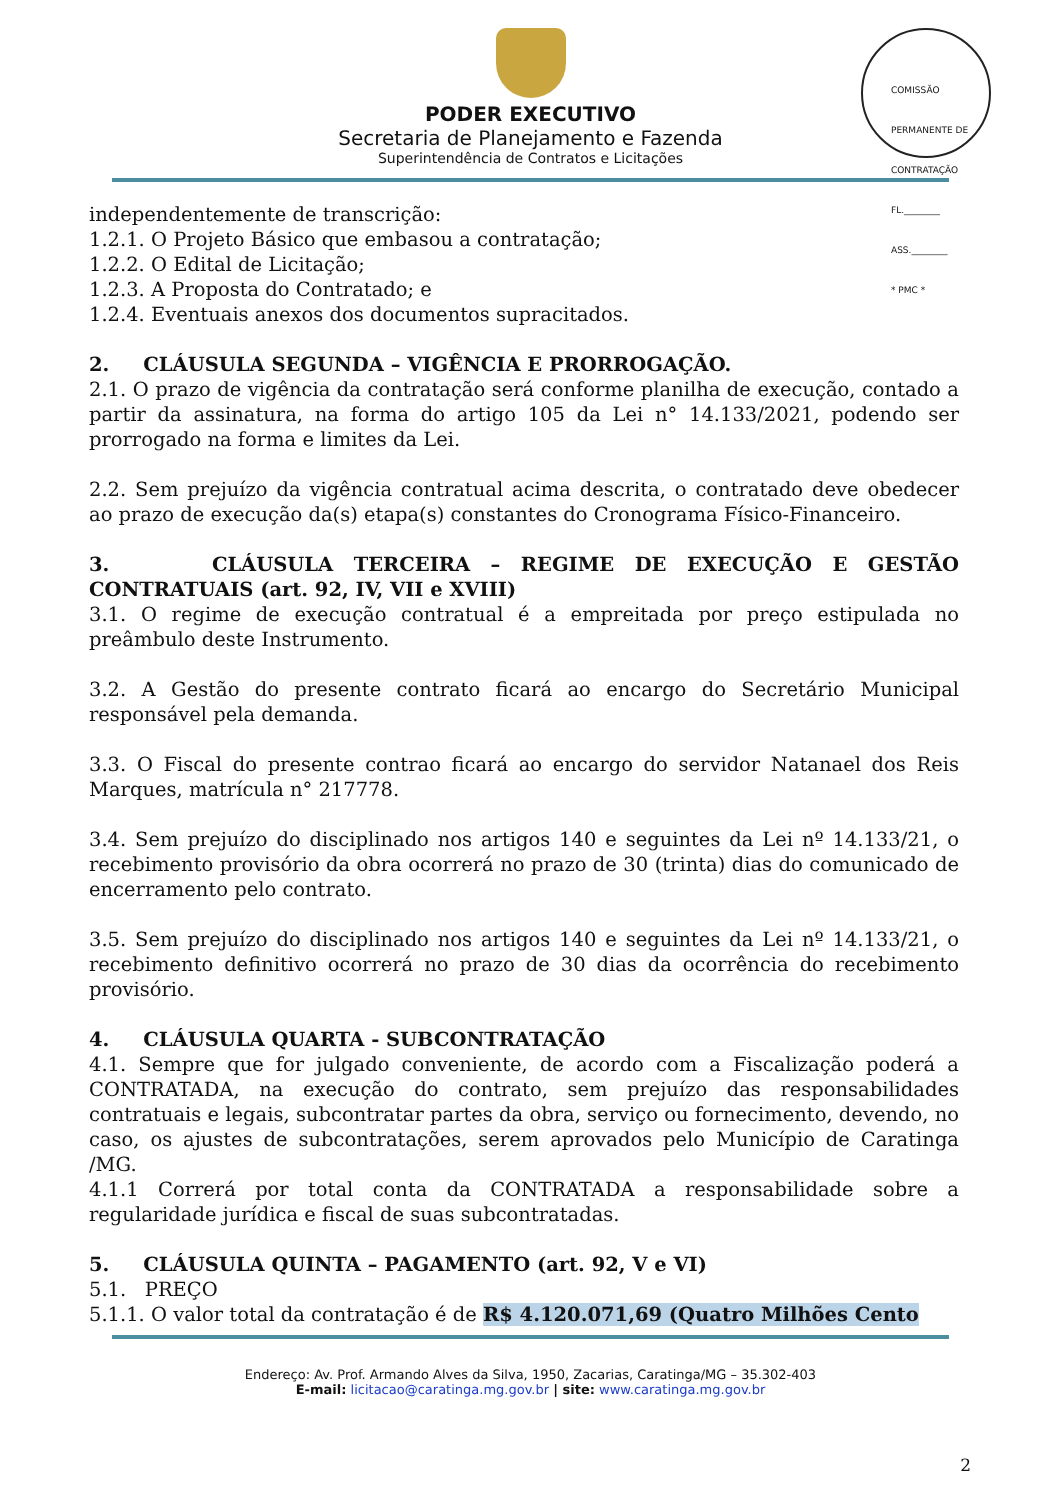PODER EXECUTIVO
Secretaria de Planejamento e Fazenda
Superintendência de Contratos e Licitações
COMISSÃO PERMANENTE DE CONTRATAÇÃO
FL.________
ASS.________
* PMC *
independentemente de transcrição:
1.2.1. O Projeto Básico que embasou a contratação;
1.2.2. O Edital de Licitação;
1.2.3. A Proposta do Contratado; e
1.2.4. Eventuais anexos dos documentos supracitados.
2. CLÁUSULA SEGUNDA – VIGÊNCIA E PRORROGAÇÃO.
2.1. O prazo de vigência da contratação será conforme planilha de execução, contado a partir da assinatura, na forma do artigo 105 da Lei n° 14.133/2021, podendo ser prorrogado na forma e limites da Lei.
2.2. Sem prejuízo da vigência contratual acima descrita, o contratado deve obedecer ao prazo de execução da(s) etapa(s) constantes do Cronograma Físico-Financeiro.
3. CLÁUSULA TERCEIRA – REGIME DE EXECUÇÃO E GESTÃO CONTRATUAIS (art. 92, IV, VII e XVIII)
3.1. O regime de execução contratual é a empreitada por preço estipulada no preâmbulo deste Instrumento.
3.2. A Gestão do presente contrato ficará ao encargo do Secretário Municipal responsável pela demanda.
3.3. O Fiscal do presente contrao ficará ao encargo do servidor Natanael dos Reis Marques, matrícula n° 217778.
3.4. Sem prejuízo do disciplinado nos artigos 140 e seguintes da Lei nº 14.133/21, o recebimento provisório da obra ocorrerá no prazo de 30 (trinta) dias do comunicado de encerramento pelo contrato.
3.5. Sem prejuízo do disciplinado nos artigos 140 e seguintes da Lei nº 14.133/21, o recebimento definitivo ocorrerá no prazo de 30 dias da ocorrência do recebimento provisório.
4. CLÁUSULA QUARTA - SUBCONTRATAÇÃO
4.1. Sempre que for julgado conveniente, de acordo com a Fiscalização poderá a CONTRATADA, na execução do contrato, sem prejuízo das responsabilidades contratuais e legais, subcontratar partes da obra, serviço ou fornecimento, devendo, no caso, os ajustes de subcontratações, serem aprovados pelo Município de Caratinga /MG.
4.1.1 Correrá por total conta da CONTRATADA a responsabilidade sobre a regularidade jurídica e fiscal de suas subcontratadas.
5. CLÁUSULA QUINTA – PAGAMENTO (art. 92, V e VI)
5.1. PREÇO
5.1.1. O valor total da contratação é de R$ 4.120.071,69 (Quatro Milhões Cento
Endereço: Av. Prof. Armando Alves da Silva, 1950, Zacarias, Caratinga/MG – 35.302-403
E-mail: licitacao@caratinga.mg.gov.br | site: www.caratinga.mg.gov.br
2